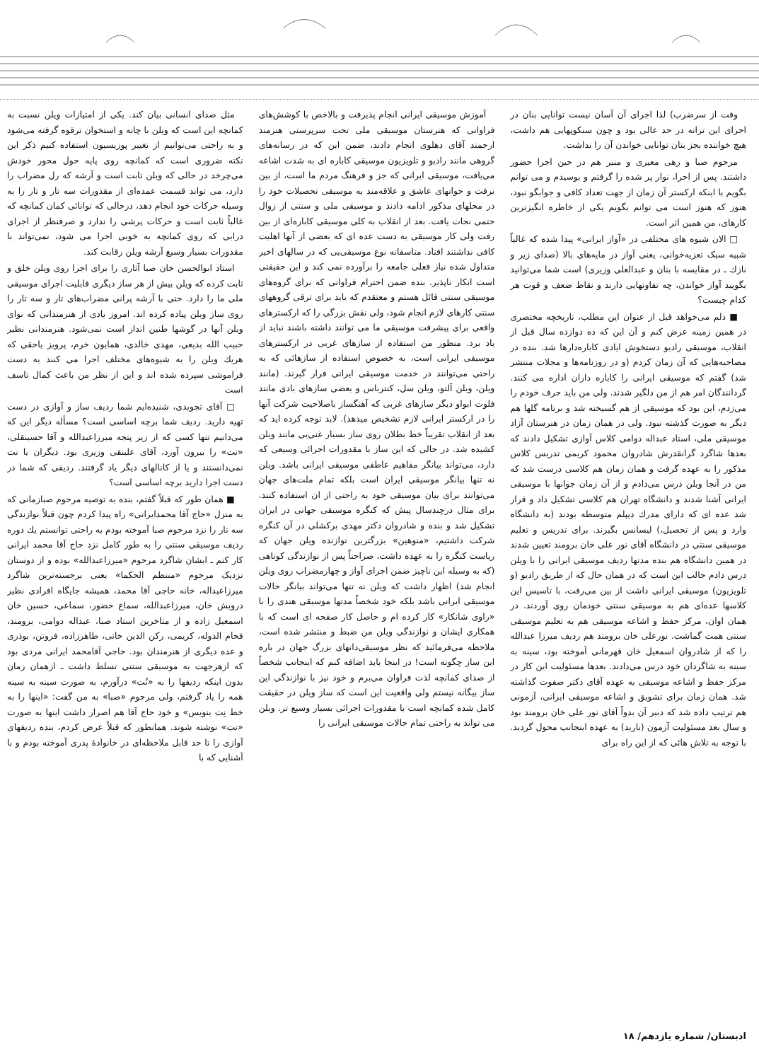وقت از سرضرب) لذا اجرای آن آسان نیست توانایی بنان در اجرای این ترانه در حد عالی بود و چون سنکوپهایی هم داشت، هیچ خواننده بجز بنان توانایی خواندن آن را نداشت.
مرحوم صبا و رهی معیری و منیر هم در حین اجرا حضور داشتند. پس از اجرا، نوار پر شده را گرفتم و بوسیدم و می توانم بگویم با اینکه ارکستر آن زمان از جهت تعداد کافی و جوابگو نبود، هنوز که هنوز است می توانم بگویم یکی از خاطره انگیزترین کارهای، من همین اثر است.
□ الان شیوه های مختلفی در «آواز ایرانی» پیدا شده که غالباً شبیه سبک تعزیه‌خوانی، یعنی آواز در مایه‌های بالا (صدای زیر و نازك ـ در مقایسه با بنان و عبدالعلی وزیری) است شما می‌توانید بگویید آواز خواندن، چه تفاوتهایی دارند و نقاط ضعف و قوت هر کدام چیست؟
■ دلم می‌خواهد قبل از عنوان این مطلب، تاریخچه مختصری در همین زمینه عرض کنم و آن این که ده دوازده سال قبل از انقلاب، موسیقی رادیو دستخوش ایادی کاباره‌دارها شد. بنده در مصاحبه‌هایی که آن زمان کردم (و در روزنامه‌ها و مجلات منتشر شد) گفتم که موسیقی ایرانی را کاباره داران اداره می کنند. گردانندگان امر هم از من دلگیر شدند. ولی من باید حرف خودم را می‌زدم، این بود که موسیقی از هم گسیخته شد و برنامه گلها هم دیگر به صورت گذشته نبود. ولی در همان زمان در هنرستان آزاد موسیقی ملی، استاد عبداله دوامی کلاس آوازی تشکیل دادند که بعدها شاگرد گرانقدرش شادروان محمود کریمی تدریس کلاس مذکور را به عهده گرفت و همان زمان هم کلاسی درست شد که من در آنجا ویلن درس می‌دادم و از آن زمان جوانها با موسیقی ایرانی آشنا شدند و دانشگاه تهران هم کلاسی تشکیل داد و قرار شد عده ای که دارای مدرك دیپلم متوسطه بودند (به دانشگاه وارد و پس از تحصیل،) لیسانس بگیرند. برای تدریس و تعلیم موسیقی سنتی در دانشگاه آقای نور علی خان برومند تعیین شدند در همین دانشگاه هم بنده مدتها ردیف موسیقی ایرانی را با ویلن درس دادم جالب این است که در همان حال که از طریق رادیو (و تلویزیون) موسیقی ایرانی داشت از بین می‌رفت، با تاسیس این کلاسها عده‌ای هم به موسیقی سنتی خودمان روی آوردند. در همان اوان، مرکز حفظ و اشاعه موسیقی هم به تعلیم موسیقی سنتی همت گماشت. نورعلی خان برومند هم ردیف میرزا عبدالله را که از شادروان اسمعیل خان قهرمانی آموخته بود، سینه به سینه به شاگردان خود درس می‌دادند. بعدها مسئولیت این کار در مرکز حفظ و اشاعه موسیقی به عهده آقای دکتر صفوت گذاشته شد. همان زمان برای تشویق و اشاعه موسیقی ایرانی، آزمونی هم ترتیب داده شد که دبیر آن بدواً آقای نور علی خان برومند بود و سال بعد مسئولیت آزمون (باربد) به عهده اینجانب محول گردید. با توجه به تلاش هائی که از این راه برای
آموزش موسیقی ایرانی انجام پذیرفت و بالاخص با کوشش‌های فراوانی که هنرستان موسیقی ملی تحت سرپرستی هنرمند ارجمند آقای دهلوی انجام دادند، ضمن این که در رسانه‌های گروهی مانند رادیو و تلویزیون موسیقی کاباره ای به شدت اشاعه می‌یافت، موسیقی ایرانی که جز و فرهنگ مردم ما است، از بین نرفت و جوانهای عاشق و علاقه‌مند به موسیقی تحصیلات خود را در محلهای مذکور ادامه دادند و موسیقی ملی و سنتی از زوال حتمی نجات یافت. بعد از انقلاب به کلی موسیقی کاباره‌ای از بین رفت ولی کار موسیقی به دست عده ای که بعضی از آنها اهلیت کافی نداشتند افتاد. متاسفانه نوع موسیقی‌یی که در سالهای اخیر متداول شده نیاز فعلی جامعه را برآورده نمی کند و این حقیقتی است انکار ناپذیر. بنده ضمن احترام فراوانی که برای گروه‌های موسیقی سنتی قائل هستم و معتقدم که باید برای ترقی گروههای سنتی کارهای لازم انجام شود، ولی نقش بزرگی را که ارکسترهای واقعی برای پیشرفت موسیقی ما می توانند داشته باشند نباید از یاد برد. منظور من استفاده از سازهای غربی در ارکسترهای موسیقی ایرانی است، به خصوص استفاده از سازهائی که به راحتی می‌توانند در خدمت موسیقی ایرانی قرار گیرند. (مانند ویلن، ویلن آلتو، ویلن سل، کنترباس و بعضی سازهای بادی مانند فلوت ابواو دیگر سازهای غربی که آهنگساز باصلاحیت شرکت آنها را در ارکستر ایرانی لازم تشخیص میدهد). لابد توجه کرده اید که بعد از انقلاب تقریباً خط بطلان روی ساز بسیار غنی‌یی مانند ویلن کشیده شد. در حالی که این ساز با مقدورات اجرائی وسیعی که دارد، می‌تواند بیانگر مفاهیم عاطفی موسیقی ایرانی باشد. ویلن نه تنها بیانگر موسیقی ایران است بلکه تمام ملت‌های جهان می‌توانند برای بیان موسیقی خود به راحتی از ان استفاده کنند. برای مثال درچندسال پیش که کنگره موسیقی جهانی در ایران تشکیل شد و بنده و شادروان دکتر مهدی برکشلی در آن کنگره شرکت داشتیم، «منوهین» بزرگترین نوازنده ویلن جهان که ریاست کنگره را به عهده داشت، صراحتاً پس از نوازندگی کوتاهی (که به وسیله این ناچیز ضمن اجرای آواز و چهارمضراب روی ویلن انجام شد) اظهار داشت که ویلن نه تنها می‌تواند بیانگر حالات موسیقی ایرانی باشد بلکه خود شخصاً مدتها موسیقی هندی را با «راوی شانکار» کار کرده ام و حاصل کار صفحه ای است که با همکاری ایشان و نوازندگی ویلن من ضبط و منتشر شده است، ملاحظه می‌فرمائید که نظر موسیقی‌دانهای بزرگ جهان در باره این ساز چگونه است! در اینجا باید اضافه کنم که اینجانب شخصاً از صدای کمانچه لذت فراوان می‌برم و خود نیز با نوازندگی این ساز بیگانه نیستم ولی واقعیت این است که ساز ویلن در حقیقت کامل شده کمانچه است با مقدورات اجرائی بسیار وسیع تر. ویلن می تواند به راحتی تمام حالات موسیقی ایرانی را
مثل صدای انسانی بیان کند. یکی از امتیازات ویلن نسبت به کمانچه این است که ویلن با چانه و استخوان ترقوه گرفته می‌شود و به راحتی می‌توانیم از تغییر پوزیسیون استفاده کنیم ذکر این نکته ضروری است که کمانچه روی پایه حول محور خودش می‌چرخد در حالی که ویلن ثابت است و آرشه که رل مضراب را دارد، می تواند قسمت عمده‌ای از مقدورات سه تار و تار را به وسیله حرکات خود انجام دهد، درحالی که توانائی کمان کمانچه که غالباً ثابت است و حرکات پرشی را ندارد و صرفنظر از اجرای درابی که روی کمانچه به خوبی اجرا می شود، نمی‌تواند با مقدورات بسیار وسیع آرشه ویلن رقابت کند.
استاد ابوالحسن خان صبا آثاری را برای اجرا روی ویلن خلق و ثابت کرده که ویلن بیش از هر ساز دیگری قابلیت اجرای موسیقی ملی ما را دارد. حتی با آرشه پرانی مضراب‌های تار و سه تار را روی ساز ویلن پیاده کرده اند. امروز یادی از هنرمندانی که نوای ویلن آنها در گوشها طنین انداز است نمی‌شود. هنرمندانی نظیر حبیب الله بدیعی، مهدی خالدی، همایون خرم، پرویز یاحقی که هریك ویلن را به شیوه‌های مختلف اجرا می کنند به دست فراموشی سپرده شده اند و این از نظر من باعث کمال تاسف است
□ آقای تجویدی، شنیده‌ایم شما ردیف ساز و آوازی در دست تهیه دارید. ردیف شما برچه اساسی است؟ مسأله دیگر این که می‌دانیم تنها کسی که از زیر پنجه میرزاعبدالله و آقا حسینقلی، «نت» را بیرون آورد، آقای علینقی وزیری بود. دیگران یا نت نمی‌دانستند و یا از کانالهای دیگر یاد گرفتند. ردیفی که شما در دست اجرا دارید برچه اساسی است؟
■ همان طور که قبلاً گفتم، بنده به توصیه مرحوم صبازمانی که به منزل «حاج آقا محمدایرانی» راه پیدا کردم چون قبلاً نوازندگی سه تار را نزد مرحوم صبا آموخته بودم به راحتی توانستم یك دوره ردیف موسیقی سنتی را به طور کامل نزد حاج آقا محمد ایرانی کار کنم ـ ایشان شاگرد مرحوم «میرزاعبدالله» بوده و از دوستان نزدیک مرحوم «منتظم الحکما» یعنی برجسته‌ترین شاگرد میرزاعبداله، خانه حاجی آقا محمد، همیشه جایگاه افرادی نظیر درویش خان، میرزاعبدالله، سماع حضور، سماعی، حسین خان اسمعیل زاده و از متاخرین استاد صبا، عبداله دوامی، برومند، فخام الدوله، کریمی، رکن الدین خانی، طاهرزاده، فروتن، بوذری و عده دیگری از هنرمندان بود. حاجی آقامحمد ایرانی مردی بود که ازهرجهت به موسیقی سنتی تسلط داشت ـ ازهمان زمان بدون اینکه ردیفها را به «نُت» درآورم، به صورت سینه به سینه همه را یاد گرفتم، ولی مرحوم «صبا» به من گفت: «اینها را به خط نِت بنویس» و خود حاج آقا هم اصرار داشت اینها به صورت «نت» نوشته شوند. همانطور که قبلاً عرض کردم، بنده ردیفهای آوازی را تا حد قابل ملاحظه‌ای در خانوادهٔ پدری آموخته بودم و با آشنایی که با
ادبستان/ شماره یازدهم/ ۱۸